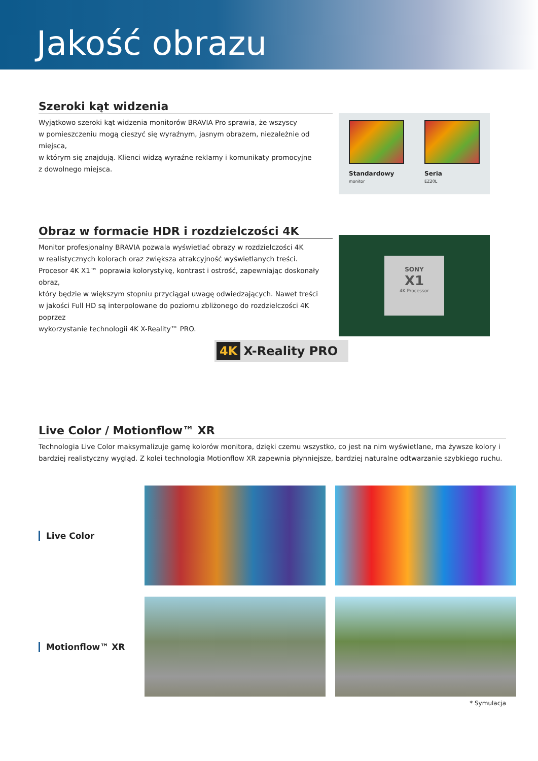Jakość obrazu
Szeroki kąt widzenia
Wyjątkowo szeroki kąt widzenia monitorów BRAVIA Pro sprawia, że wszyscy
w pomieszczeniu mogą cieszyć się wyraźnym, jasnym obrazem, niezależnie od miejsca,
w którym się znajdują. Klienci widzą wyraźne reklamy i komunikaty promocyjne
z dowolnego miejsca.
Standardowy
monitor
Seria
EZ20L
Obraz w formacie HDR i rozdzielczości 4K
Monitor profesjonalny BRAVIA pozwala wyświetlać obrazy w rozdzielczości 4K
w realistycznych kolorach oraz zwiększa atrakcyjność wyświetlanych treści.
Procesor 4K X1™ poprawia kolorystykę, kontrast i ostrość, zapewniając doskonały obraz,
który będzie w większym stopniu przyciągał uwagę odwiedzających. Nawet treści
w jakości Full HD są interpolowane do poziomu zbliżonego do rozdzielczości 4K poprzez
wykorzystanie technologii 4K X-Reality™ PRO.
4K X-Reality PRO
SONY
X1
4K Processor
Live Color / Motionflow™ XR
Technologia Live Color maksymalizuje gamę kolorów monitora, dzięki czemu wszystko, co jest na nim wyświetlane, ma żywsze kolory i bardziej realistyczny wygląd. Z kolei technologia Motionflow XR zapewnia płynniejsze, bardziej naturalne odtwarzanie szybkiego ruchu.
Live Color
Motionflow™ XR
* Symulacja